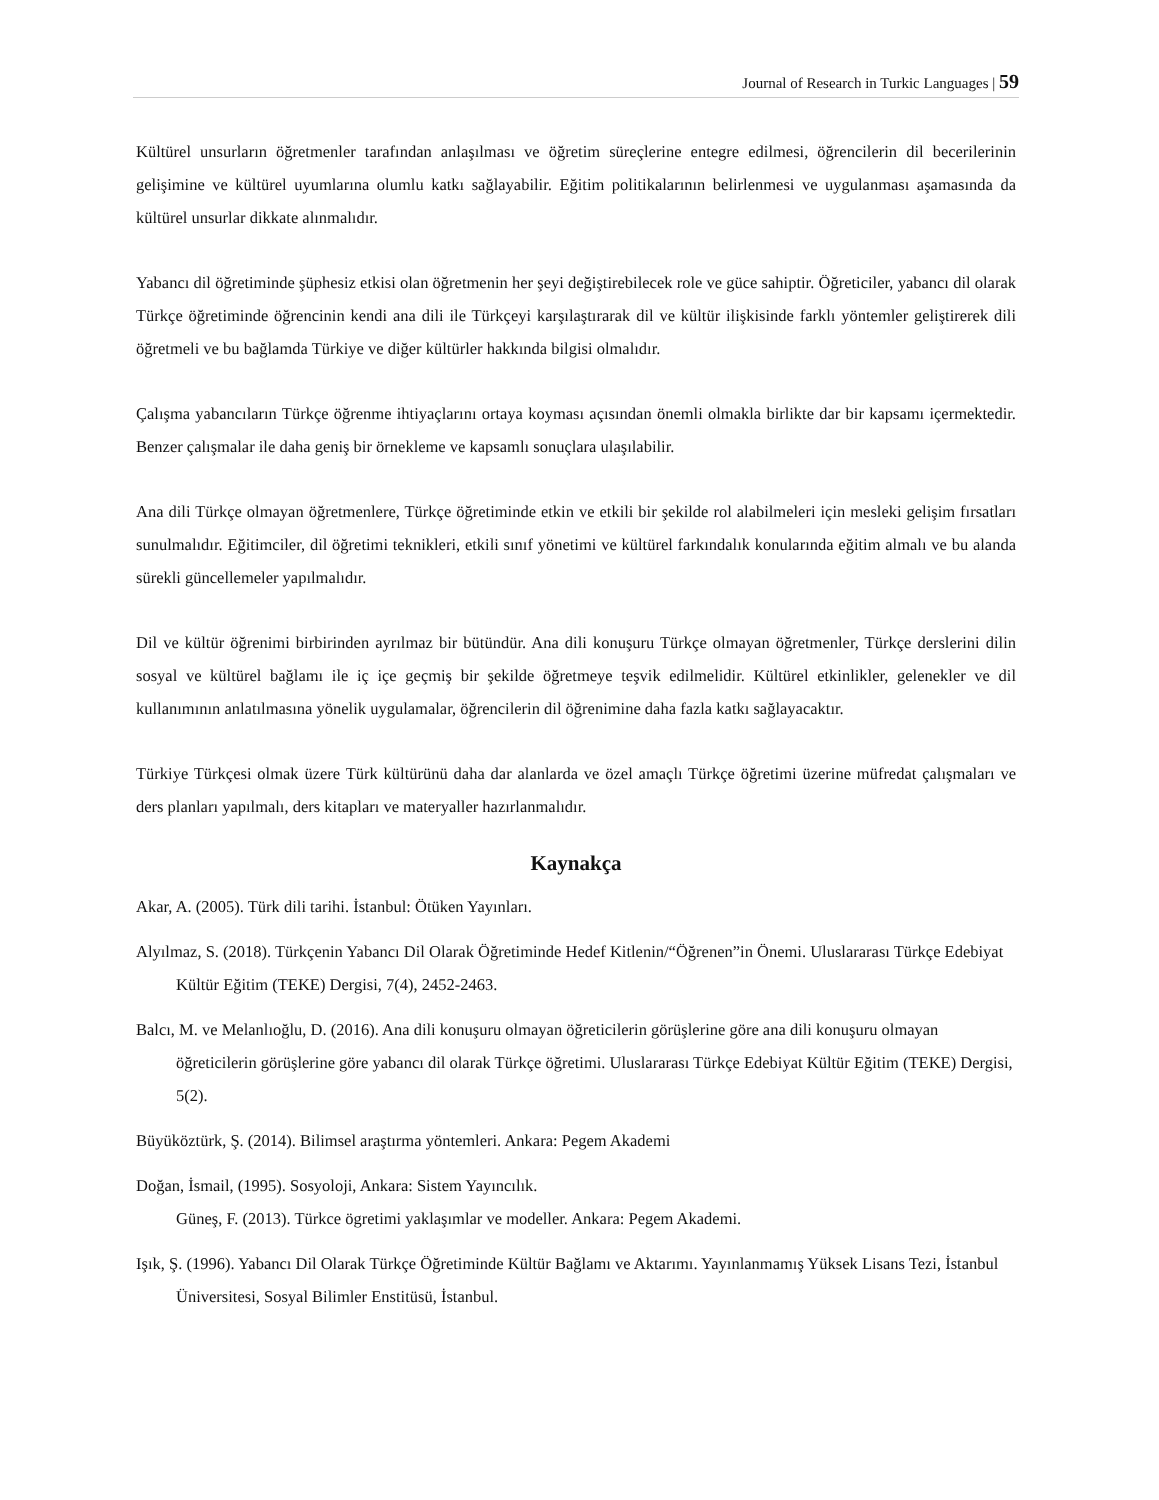Journal of Research in Turkic Languages | 59
Kültürel unsurların öğretmenler tarafından anlaşılması ve öğretim süreçlerine entegre edilmesi, öğrencilerin dil becerilerinin gelişimine ve kültürel uyumlarına olumlu katkı sağlayabilir. Eğitim politikalarının belirlenmesi ve uygulanması aşamasında da kültürel unsurlar dikkate alınmalıdır.
Yabancı dil öğretiminde şüphesiz etkisi olan öğretmenin her şeyi değiştirebilecek role ve güce sahiptir. Öğreticiler, yabancı dil olarak Türkçe öğretiminde öğrencinin kendi ana dili ile Türkçeyi karşılaştırarak dil ve kültür ilişkisinde farklı yöntemler geliştirerek dili öğretmeli ve bu bağlamda Türkiye ve diğer kültürler hakkında bilgisi olmalıdır.
Çalışma yabancıların Türkçe öğrenme ihtiyaçlarını ortaya koyması açısından önemli olmakla birlikte dar bir kapsamı içermektedir. Benzer çalışmalar ile daha geniş bir örnekleme ve kapsamlı sonuçlara ulaşılabilir.
Ana dili Türkçe olmayan öğretmenlere, Türkçe öğretiminde etkin ve etkili bir şekilde rol alabilmeleri için mesleki gelişim fırsatları sunulmalıdır. Eğitimciler, dil öğretimi teknikleri, etkili sınıf yönetimi ve kültürel farkındalık konularında eğitim almalı ve bu alanda sürekli güncellemeler yapılmalıdır.
Dil ve kültür öğrenimi birbirinden ayrılmaz bir bütündür. Ana dili konuşuru Türkçe olmayan öğretmenler, Türkçe derslerini dilin sosyal ve kültürel bağlamı ile iç içe geçmiş bir şekilde öğretmeye teşvik edilmelidir. Kültürel etkinlikler, gelenekler ve dil kullanımının anlatılmasına yönelik uygulamalar, öğrencilerin dil öğrenimine daha fazla katkı sağlayacaktır.
Türkiye Türkçesi olmak üzere Türk kültürünü daha dar alanlarda ve özel amaçlı Türkçe öğretimi üzerine müfredat çalışmaları ve ders planları yapılmalı, ders kitapları ve materyaller hazırlanmalıdır.
Kaynakça
Akar, A. (2005). Türk dili tarihi. İstanbul: Ötüken Yayınları.
Alyılmaz, S. (2018). Türkçenin Yabancı Dil Olarak Öğretiminde Hedef Kitlenin/“Öğrenen”in Önemi. Uluslararası Türkçe Edebiyat Kültür Eğitim (TEKE) Dergisi, 7(4), 2452-2463.
Balcı, M. ve Melanlıoğlu, D. (2016). Ana dili konuşuru olmayan öğreticilerin görüşlerine göre ana dili konuşuru olmayan öğreticilerin görüşlerine göre yabancı dil olarak Türkçe öğretimi. Uluslararası Türkçe Edebiyat Kültür Eğitim (TEKE) Dergisi, 5(2).
Büyüköztürk, Ş. (2014). Bilimsel araştırma yöntemleri. Ankara: Pegem Akademi
Doğan, İsmail, (1995). Sosyoloji, Ankara: Sistem Yayıncılık.
Güneş, F. (2013). Türkce ögretimi yaklaşımlar ve modeller. Ankara: Pegem Akademi.
Işık, Ş. (1996). Yabancı Dil Olarak Türkçe Öğretiminde Kültür Bağlamı ve Aktarımı. Yayınlanmamış Yüksek Lisans Tezi, İstanbul Üniversitesi, Sosyal Bilimler Enstitüsü, İstanbul.